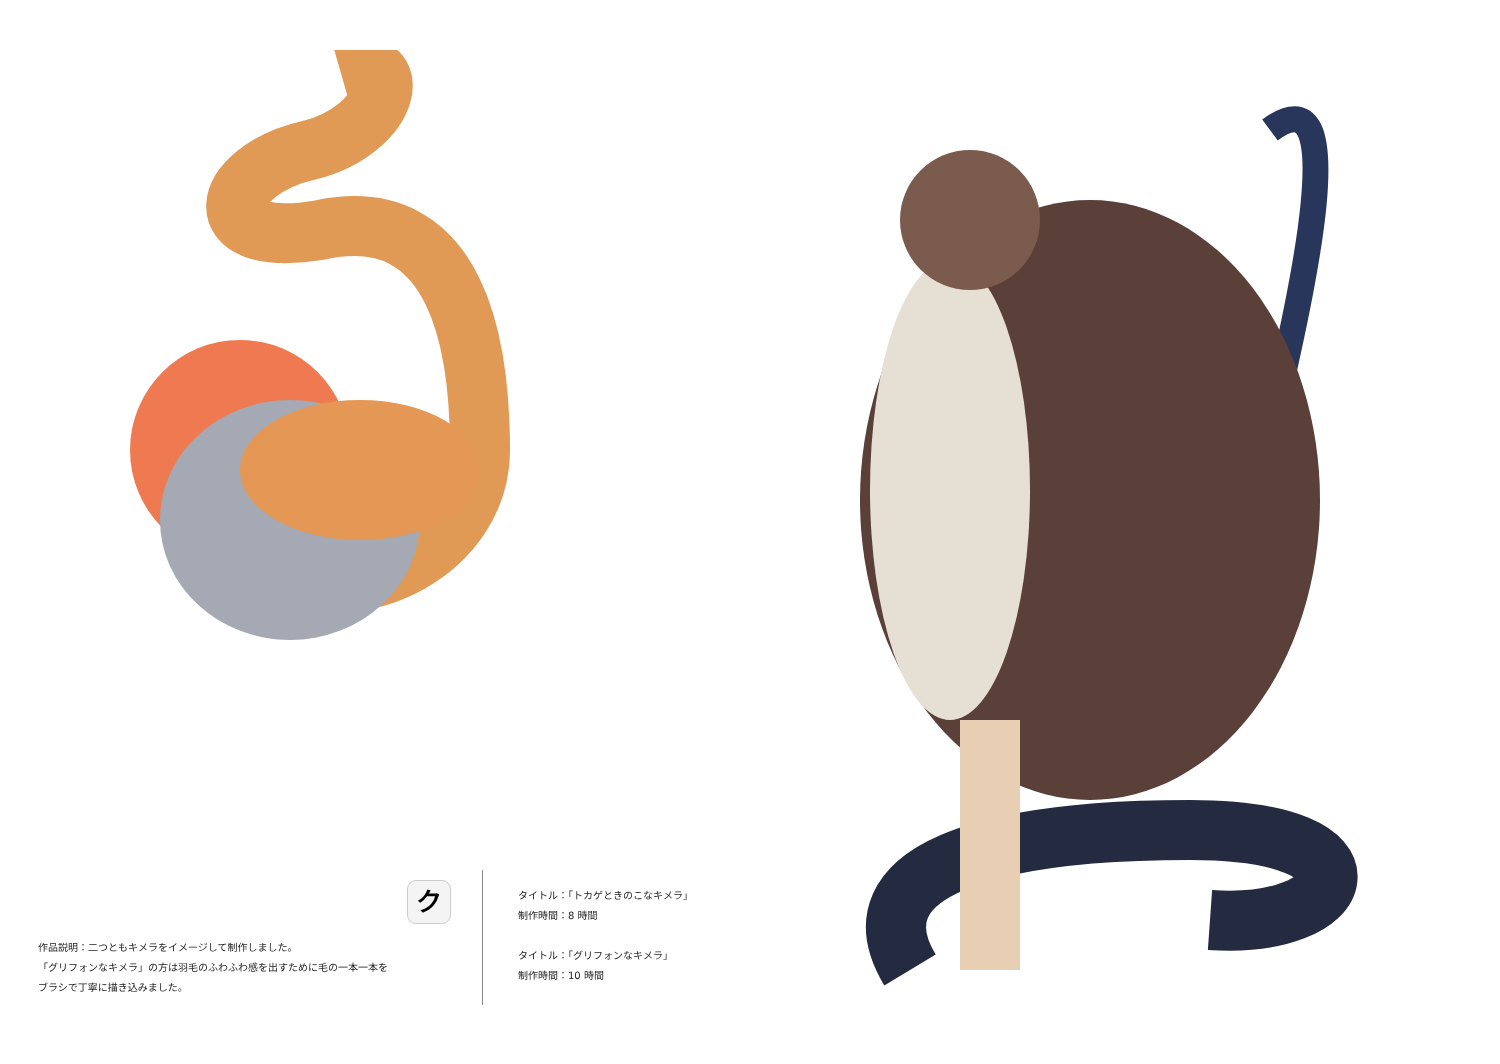ク
作品説明：二つともキメラをイメージして制作しました。
「グリフォンなキメラ」の方は羽毛のふわふわ感を出すために毛の一本一本を
ブラシで丁寧に描き込みました。
タイトル：「トカゲときのこなキメラ」
制作時間：8 時間
タイトル：「グリフォンなキメラ」
制作時間：10 時間